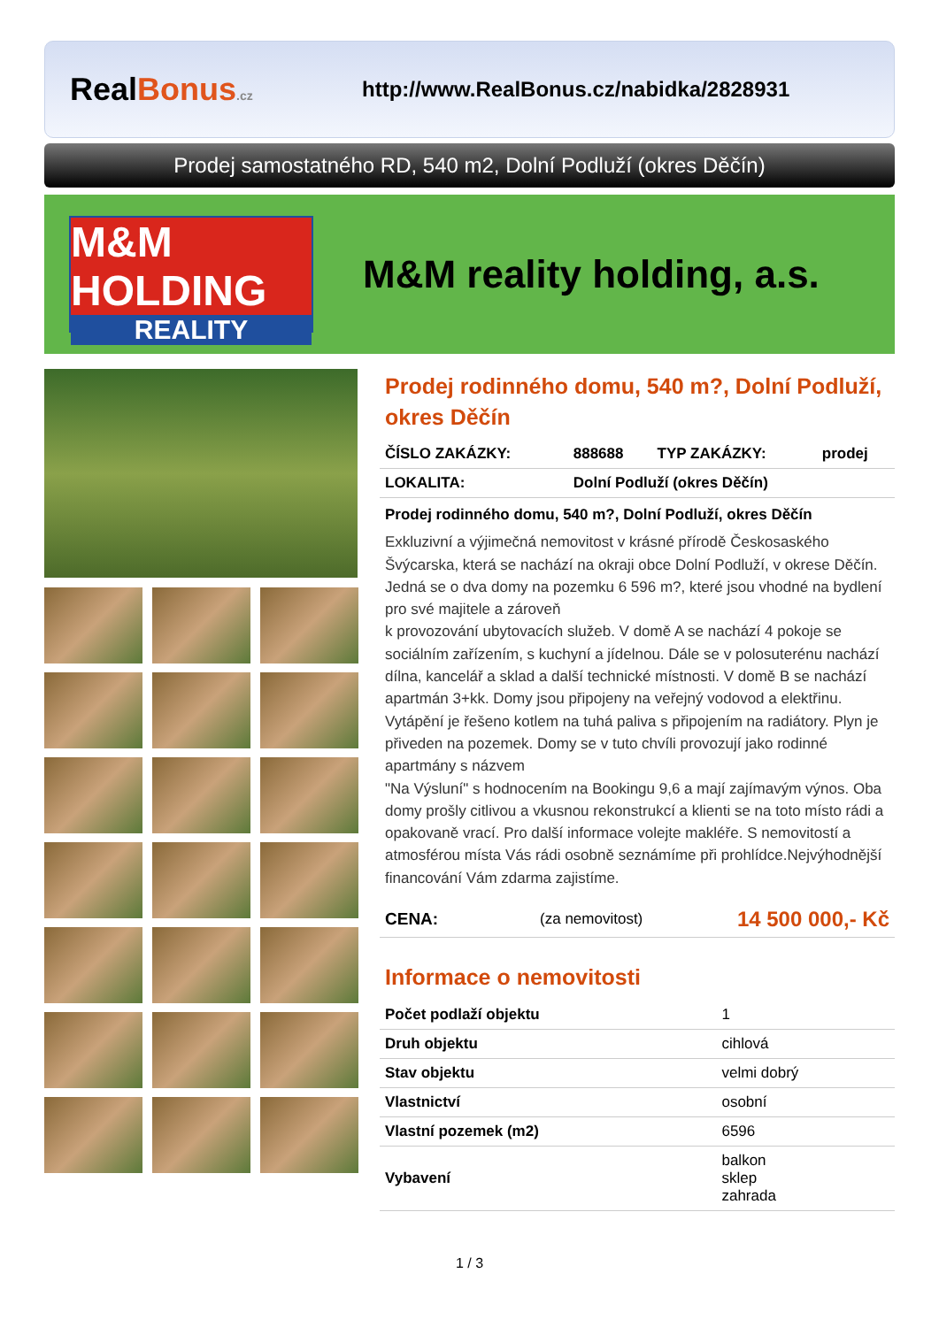RealBonus.cz
http://www.RealBonus.cz/nabidka/2828931
Prodej samostatného RD, 540 m2, Dolní Podluží (okres Děčín)
M&M HOLDING
REALITY
M&M reality holding, a.s.
Prodej rodinného domu, 540 m?, Dolní Podluží, okres Děčín
| ČÍSLO ZAKÁZKY: | 888688 | TYP ZAKÁZKY: | prodej |
| LOKALITA: | Dolní Podluží (okres Děčín) | | |
Prodej rodinného domu, 540 m?, Dolní Podluží, okres Děčín
Exkluzivní a výjimečná nemovitost v krásné přírodě Českosaského Švýcarska, která se nachází na okraji obce Dolní Podluží, v okrese Děčín.
Jedná se o dva domy na pozemku 6 596 m?, které jsou vhodné na bydlení pro své majitele a zároveň
k provozování ubytovacích služeb. V domě A se nachází 4 pokoje se sociálním zařízením, s kuchyní a jídelnou. Dále se v polosuterénu nachází dílna, kancelář a sklad a další technické místnosti. V domě B se nachází apartmán 3+kk. Domy jsou připojeny na veřejný vodovod a elektřinu. Vytápění je řešeno kotlem na tuhá paliva s připojením na radiátory. Plyn je přiveden na pozemek. Domy se v tuto chvíli provozují jako rodinné apartmány s názvem
"Na Výsluní" s hodnocením na Bookingu 9,6 a mají zajímavým výnos. Oba domy prošly citlivou a vkusnou rekonstrukcí a klienti se na toto místo rádi a opakovaně vrací. Pro další informace volejte makléře. S nemovitostí a atmosférou místa Vás rádi osobně seznámíme při prohlídce.Nejvýhodnější financování Vám zdarma zajistíme.
| CENA: | (za nemovitost) | 14 500 000,- Kč |
Informace o nemovitosti
| Počet podlaží objektu | 1 |
| Druh objektu | cihlová |
| Stav objektu | velmi dobrý |
| Vlastnictví | osobní |
| Vlastní pozemek (m2) | 6596 |
| Vybavení | balkon sklep zahrada |
1 / 3